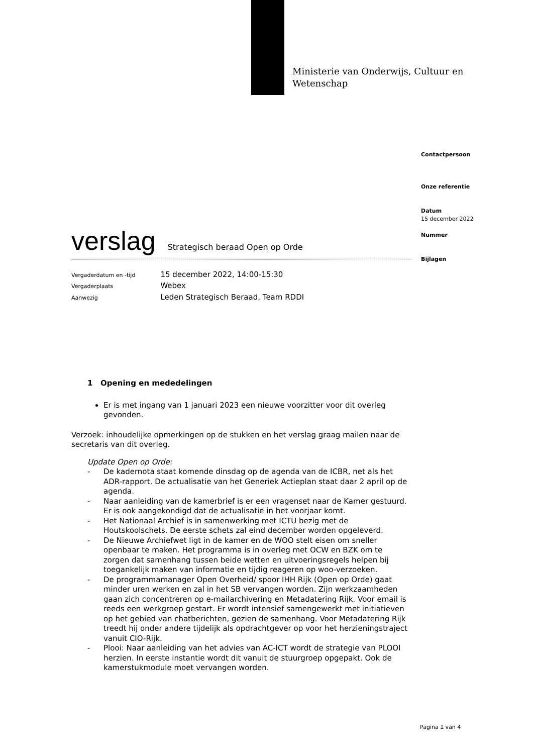Ministerie van Onderwijs, Cultuur en
Wetenschap
Contactpersoon
Onze referentie
Datum
15 december 2022
Nummer
Bijlagen
verslag
Strategisch beraad Open op Orde
| Vergaderdatum en -tijd | 15 december 2022, 14:00-15:30 |
| Vergaderplaats | Webex |
| Aanwezig | Leden Strategisch Beraad, Team RDDI |
1 Opening en mededelingen
Er is met ingang van 1 januari 2023 een nieuwe voorzitter voor dit overleg gevonden.
Verzoek: inhoudelijke opmerkingen op de stukken en het verslag graag mailen naar de secretaris van dit overleg.
Update Open op Orde:
- De kadernota staat komende dinsdag op de agenda van de ICBR, net als het ADR-rapport. De actualisatie van het Generiek Actieplan staat daar 2 april op de agenda.
- Naar aanleiding van de kamerbrief is er een vragenset naar de Kamer gestuurd. Er is ook aangekondigd dat de actualisatie in het voorjaar komt.
- Het Nationaal Archief is in samenwerking met ICTU bezig met de Houtskoolschets. De eerste schets zal eind december worden opgeleverd.
- De Nieuwe Archiefwet ligt in de kamer en de WOO stelt eisen om sneller openbaar te maken. Het programma is in overleg met OCW en BZK om te zorgen dat samenhang tussen beide wetten en uitvoeringsregels helpen bij toegankelijk maken van informatie en tijdig reageren op woo-verzoeken.
- De programmamanager Open Overheid/ spoor IHH Rijk (Open op Orde) gaat minder uren werken en zal in het SB vervangen worden. Zijn werkzaamheden gaan zich concentreren op e-mailarchivering en Metadatering Rijk. Voor email is reeds een werkgroep gestart. Er wordt intensief samengewerkt met initiatieven op het gebied van chatberichten, gezien de samenhang. Voor Metadatering Rijk treedt hij onder andere tijdelijk als opdrachtgever op voor het herzieningstraject vanuit CIO-Rijk.
- Plooi: Naar aanleiding van het advies van AC-ICT wordt de strategie van PLOOI herzien. In eerste instantie wordt dit vanuit de stuurgroep opgepakt. Ook de kamerstukmodule moet vervangen worden.
Pagina 1 van 4